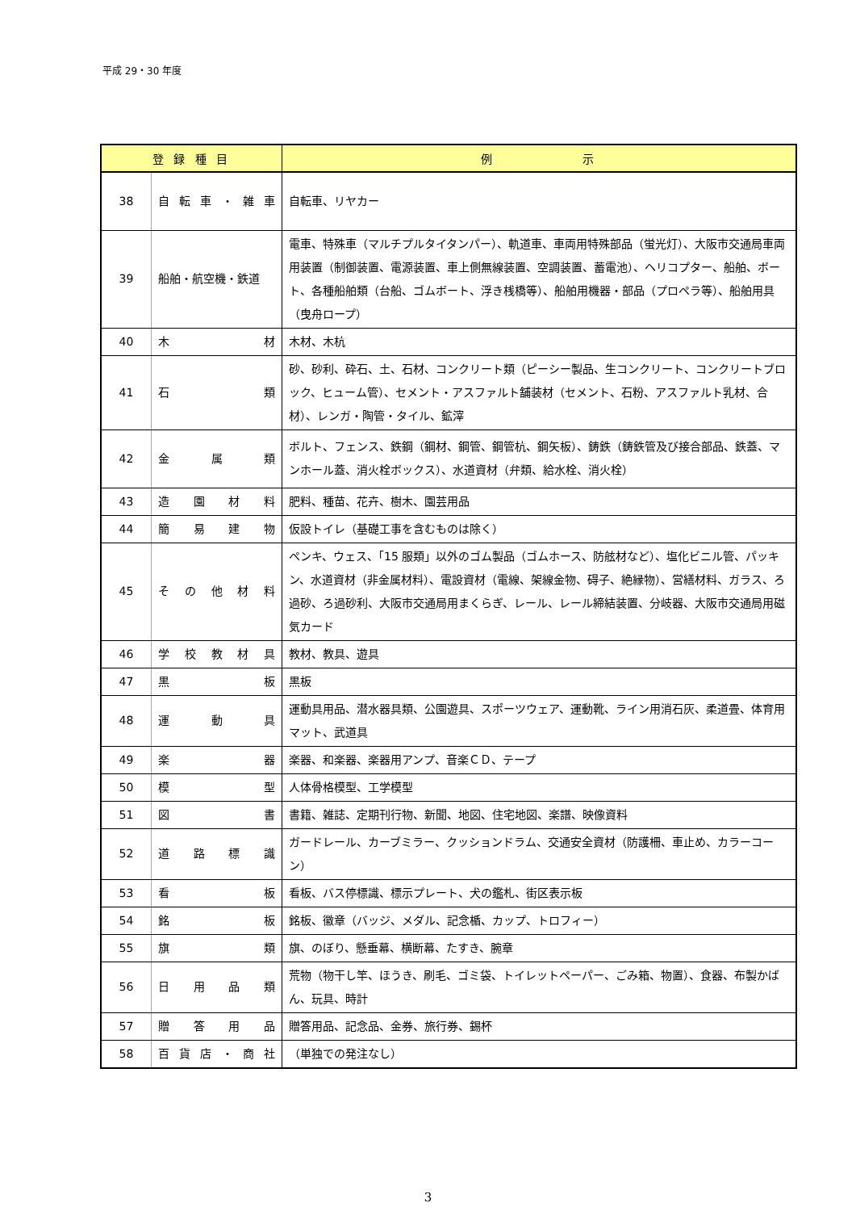平成 29・30 年度
| 登 録 種 目 | | 例 示 |
| --- | --- | --- |
| 38 | 自転車・雑車 | 自転車、リヤカー |
| 39 | 船舶・航空機・鉄道 | 電車、特殊車（マルチプルタイタンパー）、軌道車、車両用特殊部品（蛍光灯）、大阪市交通局車両用装置（制御装置、電源装置、車上側無線装置、空調装置、蓄電池）、ヘリコプター、船舶、ボート、各種船舶類（台船、ゴムボート、浮き桟橋等）、船舶用機器・部品（プロペラ等）、船舶用具（曳舟ロープ） |
| 40 | 木材 | 木材、木杭 |
| 41 | 石類 | 砂、砂利、砕石、土、石材、コンクリート類（ピーシー製品、生コンクリート、コンクリートブロック、ヒューム管）、セメント・アスファルト舗装材（セメント、石粉、アスファルト乳材、合材）、レンガ・陶管・タイル、鉱滓 |
| 42 | 金属類 | ボルト、フェンス、鉄鋼（鋼材、鋼管、鋼管杭、鋼矢板）、鋳鉄（鋳鉄管及び接合部品、鉄蓋、マンホール蓋、消火栓ボックス）、水道資材（弁類、給水栓、消火栓） |
| 43 | 造園材料 | 肥料、種苗、花卉、樹木、園芸用品 |
| 44 | 簡易建物 | 仮設トイレ（基礎工事を含むものは除く） |
| 45 | その他材料 | ペンキ、ウェス、「15 服類」以外のゴム製品（ゴムホース、防舷材など）、塩化ビニル管、パッキン、水道資材（非金属材料）、電設資材（電線、架線金物、碍子、絶縁物）、営繕材料、ガラス、ろ過砂、ろ過砂利、大阪市交通局用まくらぎ、レール、レール締結装置、分岐器、大阪市交通局用磁気カード |
| 46 | 学校教材具 | 教材、教具、遊具 |
| 47 | 黒板 | 黒板 |
| 48 | 運動具 | 運動具用品、潜水器具類、公園遊具、スポーツウェア、運動靴、ライン用消石灰、柔道畳、体育用マット、武道具 |
| 49 | 楽器 | 楽器、和楽器、楽器用アンプ、音楽ＣＤ、テープ |
| 50 | 模型 | 人体骨格模型、工学模型 |
| 51 | 図書 | 書籍、雑誌、定期刊行物、新聞、地図、住宅地図、楽譜、映像資料 |
| 52 | 道路標識 | ガードレール、カーブミラー、クッションドラム、交通安全資材（防護柵、車止め、カラーコーン） |
| 53 | 看板 | 看板、バス停標識、標示プレート、犬の鑑札、街区表示板 |
| 54 | 銘板 | 銘板、徽章（バッジ、メダル、記念楯、カップ、トロフィー） |
| 55 | 旗類 | 旗、のぼり、懸垂幕、横断幕、たすき、腕章 |
| 56 | 日用品類 | 荒物（物干し竿、ほうき、刷毛、ゴミ袋、トイレットペーパー、ごみ箱、物置）、食器、布製かばん、玩具、時計 |
| 57 | 贈答用品 | 贈答用品、記念品、金券、旅行券、錫杯 |
| 58 | 百貨店・商社 | （単独での発注なし） |
3